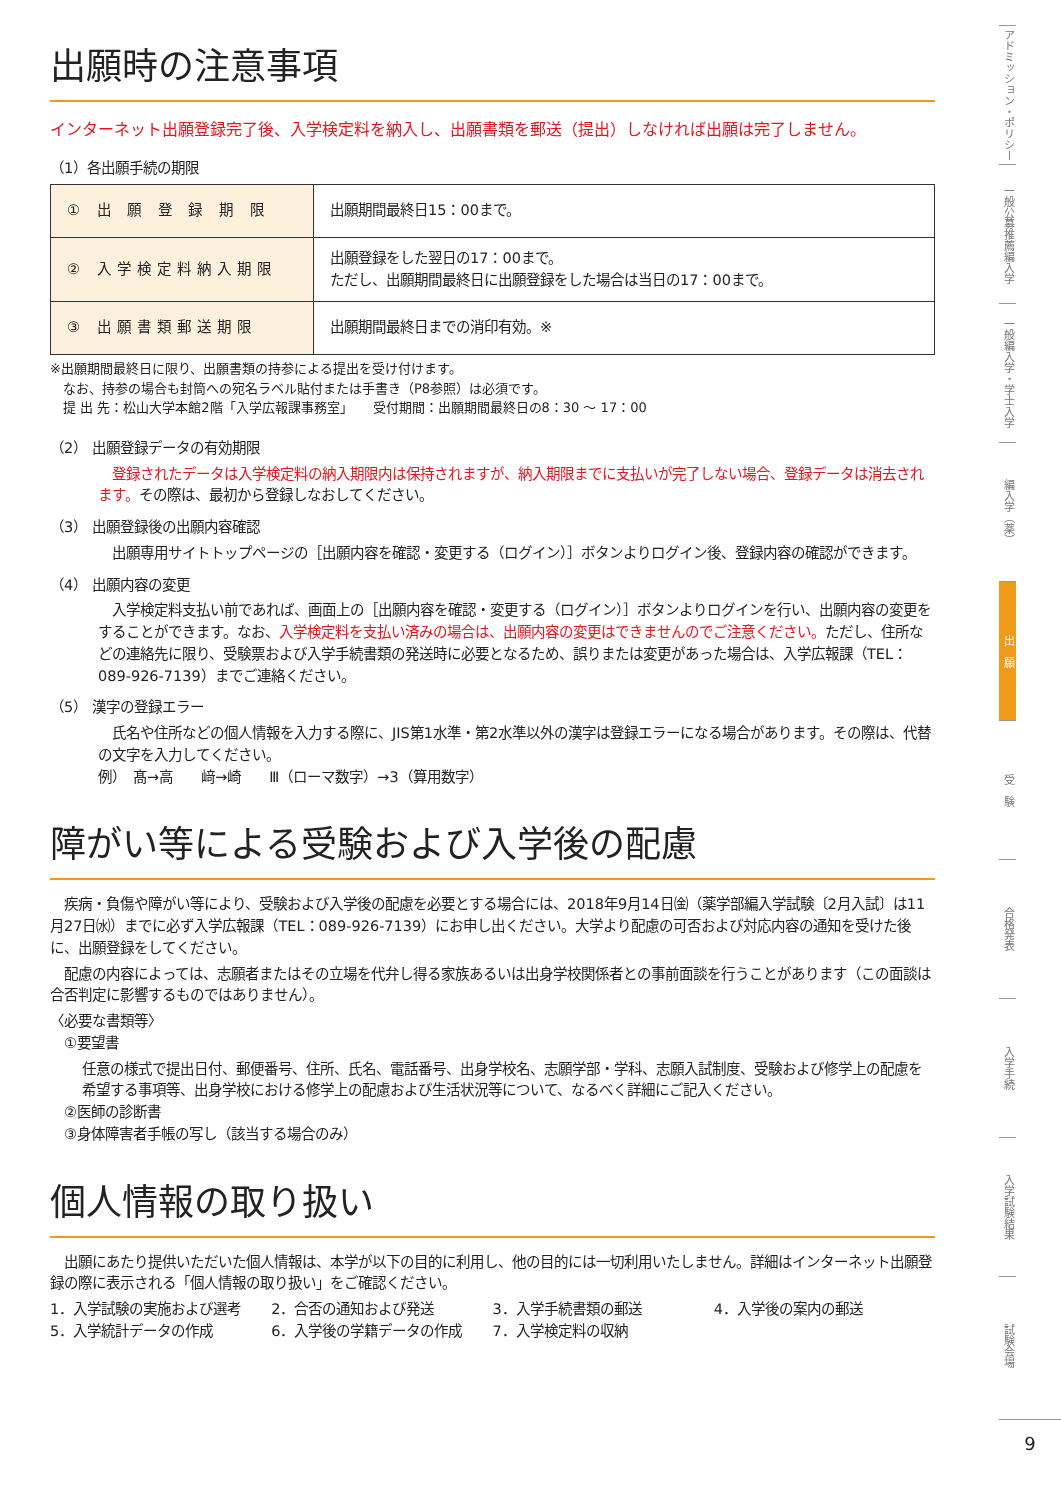出願時の注意事項
インターネット出願登録完了後、入学検定料を納入し、出願書類を郵送（提出）しなければ出願は完了しません。
（1）各出願手続の期限
| ① 出 願 登 録 期 限 | 出願期間最終日15：00まで。 |
| ② 入学検定料納入期限 | 出願登録をした翌日の17：00まで。 ただし、出願期間最終日に出願登録をした場合は当日の17：00まで。 |
| ③ 出願書類郵送期限 | 出願期間最終日までの消印有効。※ |
※出願期間最終日に限り、出願書類の持参による提出を受け付けます。
　なお、持参の場合も封筒への宛名ラベル貼付または手書き（P8参照）は必須です。
　提 出 先：松山大学本館2階「入学広報課事務室」　　受付期間：出願期間最終日の8：30 ～ 17：00
（2） 出願登録データの有効期限
　登録されたデータは入学検定料の納入期限内は保持されますが、納入期限までに支払いが完了しない場合、登録データは消去されます。その際は、最初から登録しなおしてください。
（3） 出願登録後の出願内容確認
　出願専用サイトトップページの［出願内容を確認・変更する（ログイン）］ボタンよりログイン後、登録内容の確認ができます。
（4） 出願内容の変更
　入学検定料支払い前であれば、画面上の［出願内容を確認・変更する（ログイン）］ボタンよりログインを行い、出願内容の変更をすることができます。なお、入学検定料を支払い済みの場合は、出願内容の変更はできませんのでご注意ください。ただし、住所などの連絡先に限り、受験票および入学手続書類の発送時に必要となるため、誤りまたは変更があった場合は、入学広報課（TEL：089-926-7139）までご連絡ください。
（5） 漢字の登録エラー
　氏名や住所などの個人情報を入力する際に、JIS第1水準・第2水準以外の漢字は登録エラーになる場合があります。その際は、代替の文字を入力してください。
例）　髙→高　　﨑→崎　　Ⅲ（ローマ数字）→3（算用数字）
障がい等による受験および入学後の配慮
　疾病・負傷や障がい等により、受験および入学後の配慮を必要とする場合には、2018年9月14日㈮（薬学部編入学試験〔2月入試〕は11月27日㈬）までに必ず入学広報課（TEL：089-926-7139）にお申し出ください。大学より配慮の可否および対応内容の通知を受けた後に、出願登録をしてください。
　配慮の内容によっては、志願者またはその立場を代弁し得る家族あるいは出身学校関係者との事前面談を行うことがあります（この面談は合否判定に影響するものではありません）。
〈必要な書類等〉
　①要望書
任意の様式で提出日付、郵便番号、住所、氏名、電話番号、出身学校名、志願学部・学科、志願入試制度、受験および修学上の配慮を希望する事項等、出身学校における修学上の配慮および生活状況等について、なるべく詳細にご記入ください。
　②医師の診断書
　③身体障害者手帳の写し（該当する場合のみ）
個人情報の取り扱い
　出願にあたり提供いただいた個人情報は、本学が以下の目的に利用し、他の目的には一切利用いたしません。詳細はインターネット出願登録の際に表示される「個人情報の取り扱い」をご確認ください。
1．入学試験の実施および選考 2．合否の通知および発送 3．入学手続書類の郵送 4．入学後の案内の郵送
5．入学統計データの作成 6．入学後の学籍データの作成 7．入学検定料の収納
アドミッション・ポリシー
一般公募推薦編入学
一般編入学・学士入学
編入学（薬）
出　願
受　験
合格発表
入学手続
入学試験結果
試験会場
9